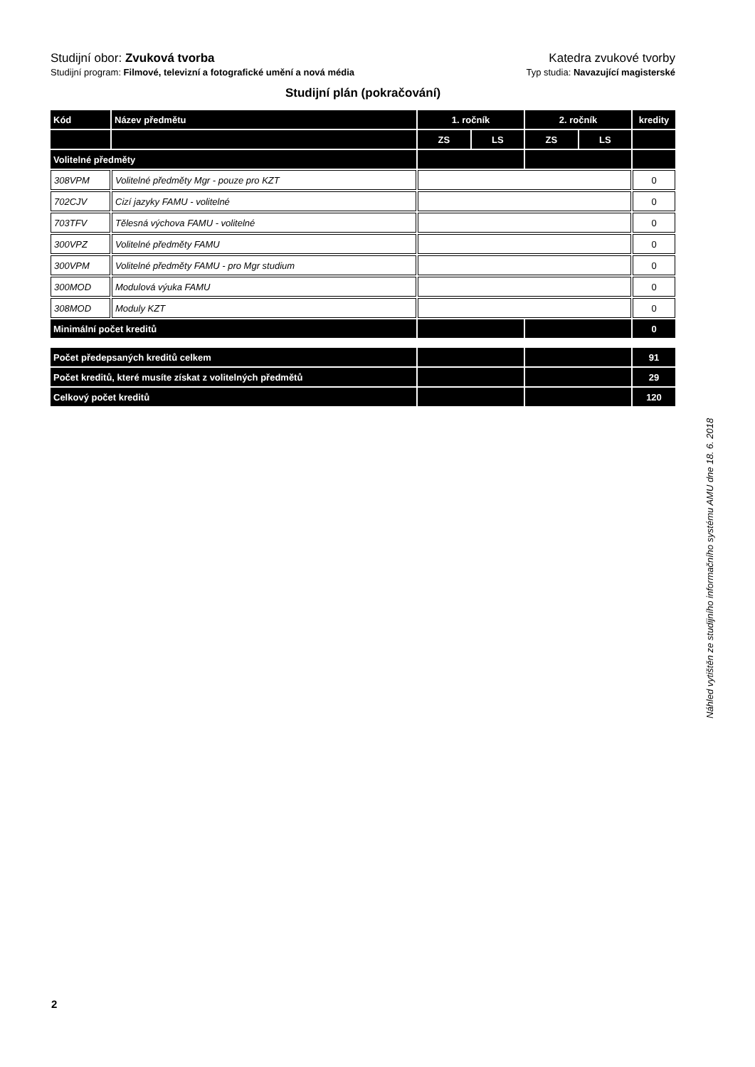Studijní obor: Zvuková tvorba Katedra zvukové tvorby
Studijní program: Filmové, televizní a fotografické umění a nová média
Typ studia: Navazující magisterské
Studijní plán (pokračování)
| Kód | Název předmětu | 1. ročník | | 2. ročník | | kredity |
| --- | --- | --- | --- | --- | --- | --- |
| | | ZS | LS | ZS | LS | |
| Volitelné předměty | | | | | | |
| 308VPM | Volitelné předměty Mgr - pouze pro KZT | | | | | 0 |
| 702CJV | Cizí jazyky FAMU - volitelné | | | | | 0 |
| 703TFV | Tělesná výchova FAMU - volitelné | | | | | 0 |
| 300VPZ | Volitelné předměty FAMU | | | | | 0 |
| 300VPM | Volitelné předměty FAMU - pro Mgr studium | | | | | 0 |
| 300MOD | Modulová výuka FAMU | | | | | 0 |
| 308MOD | Moduly KZT | | | | | 0 |
| Minimální počet kreditů | | | | | | 0 |
| Počet předepsaných kreditů celkem | | | | | | 91 |
| Počet kreditů, které musíte získat z volitelných předmětů | | | | | | 29 |
| Celkový počet kreditů | | | | | | 120 |
Náhled vytištěn ze studijního informačního systému AMU dne 18. 6. 2018
2